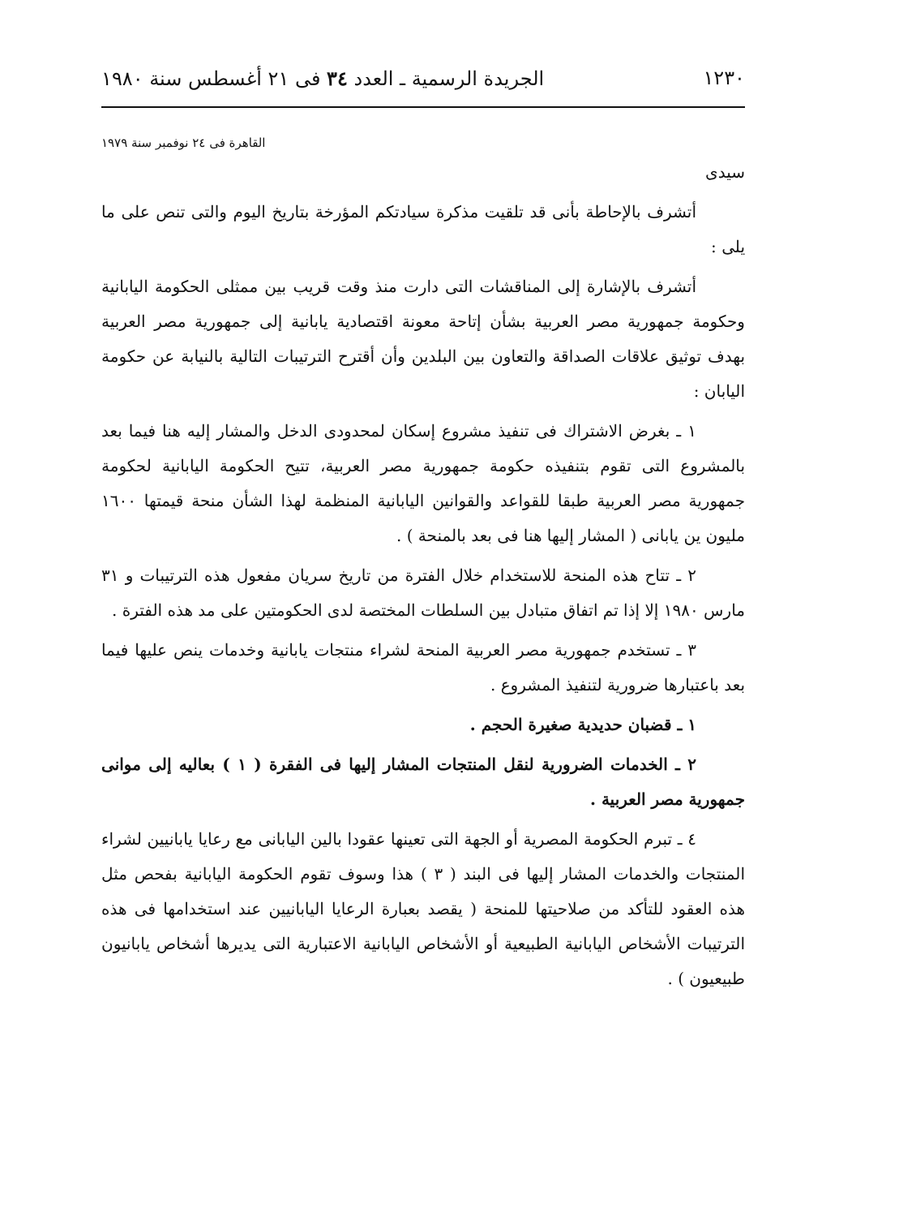١٢٣٠ الجريدة الرسمية ـ العدد ٣٤ فى ٢١ أغسطس سنة ١٩٨٠
القاهرة فى ٢٤ نوفمبر سنة ١٩٧٩
سيدى
أتشرف بالإحاطة بأنى قد تلقيت مذكرة سيادتكم المؤرخة بتاريخ اليوم والتى تنص على ما يلى :
أتشرف بالإشارة إلى المناقشات التى دارت منذ وقت قريب بين ممثلى الحكومة اليابانية وحكومة جمهورية مصر العربية بشأن إتاحة معونة اقتصادية يابانية إلى جمهورية مصر العربية بهدف توثيق علاقات الصداقة والتعاون بين البلدين وأن أقترح الترتيبات التالية بالنيابة عن حكومة اليابان :
١ ـ بغرض الاشتراك فى تنفيذ مشروع إسكان لمحدودى الدخل والمشار إليه هنا فيما بعد بالمشروع التى تقوم بتنفيذه حكومة جمهورية مصر العربية، تتيح الحكومة اليابانية لحكومة جمهورية مصر العربية طبقا للقواعد والقوانين اليابانية المنظمة لهذا الشأن منحة قيمتها ١٦٠٠ مليون ين يابانى ( المشار إليها هنا فى بعد بالمنحة ) .
٢ ـ تتاح هذه المنحة للاستخدام خلال الفترة من تاريخ سريان مفعول هذه الترتيبات و ٣١ مارس ١٩٨٠ إلا إذا تم اتفاق متبادل بين السلطات المختصة لدى الحكومتين على مد هذه الفترة .
٣ ـ تستخدم جمهورية مصر العربية المنحة لشراء منتجات يابانية وخدمات ينص عليها فيما بعد باعتبارها ضرورية لتنفيذ المشروع .
١ ـ قضبان حديدية صغيرة الحجم .
٢ ـ الخدمات الضرورية لنقل المنتجات المشار إليها فى الفقرة ( ١ ) بعاليه إلى موانى جمهورية مصر العربية .
٤ ـ تبرم الحكومة المصرية أو الجهة التى تعينها عقودا بالين اليابانى مع رعايا يابانيين لشراء المنتجات والخدمات المشار إليها فى البند ( ٣ ) هذا وسوف تقوم الحكومة اليابانية بفحص مثل هذه العقود للتأكد من صلاحيتها للمنحة ( يقصد بعبارة الرعايا اليابانيين عند استخدامها فى هذه الترتيبات الأشخاص اليابانية الطبيعية أو الأشخاص اليابانية الاعتبارية التى يديرها أشخاص يابانيون طبيعيون ) .